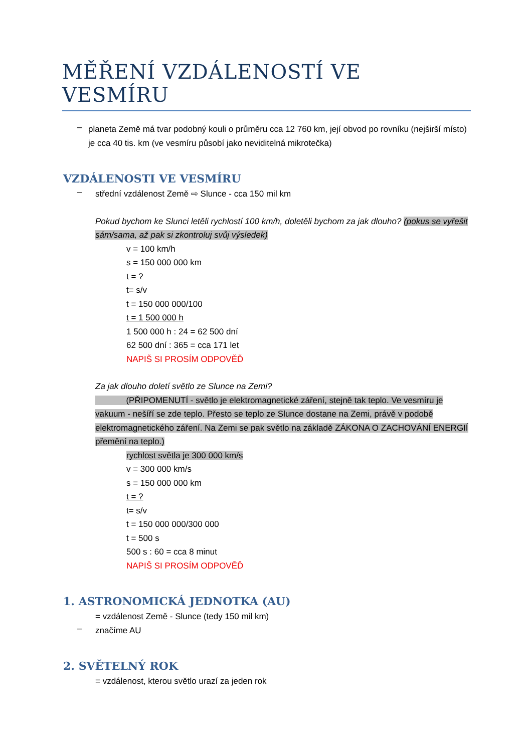MĚŘENÍ VZDÁLENOSTÍ VE VESMÍRU
–
planeta Země má tvar podobný kouli o průměru cca 12 760 km, její obvod po rovníku (nejširší místo) je cca 40 tis. km (ve vesmíru působí jako neviditelná mikrotečka)
VZDÁLENOSTI VE VESMÍRU
–
střední vzdálenost Země ⇨ Slunce - cca 150 mil km
Pokud bychom ke Slunci letěli rychlostí 100 km/h, doletěli bychom za jak dlouho? (pokus se vyřešit sám/sama, až pak si zkontroluj svůj výsledek)
v = 100 km/h
s = 150 000 000 km
t = ?
t= s/v
t = 150 000 000/100
t = 1 500 000 h
1 500 000 h : 24 = 62 500 dní
62 500 dní : 365 = cca 171 let
NAPIŠ SI PROSÍM ODPOVĚĎ
Za jak dlouho doletí světlo ze Slunce na Zemi?
(PŘIPOMENUTÍ - světlo je elektromagnetické záření, stejně tak teplo. Ve vesmíru je vakuum - nešíří se zde teplo. Přesto se teplo ze Slunce dostane na Zemi, právě v podobě elektromagnetického záření. Na Zemi se pak světlo na základě ZÁKONA O ZACHOVÁNÍ ENERGIÍ přemění na teplo.)
rychlost světla je 300 000 km/s
v = 300 000 km/s
s = 150 000 000 km
t = ?
t= s/v
t = 150 000 000/300 000
t = 500 s
500 s : 60 = cca 8 minut
NAPIŠ SI PROSÍM ODPOVĚĎ
1. ASTRONOMICKÁ JEDNOTKA (AU)
= vzdálenost Země - Slunce (tedy 150 mil km)
–
značíme AU
2. SVĚTELNÝ ROK
= vzdálenost, kterou světlo urazí za jeden rok